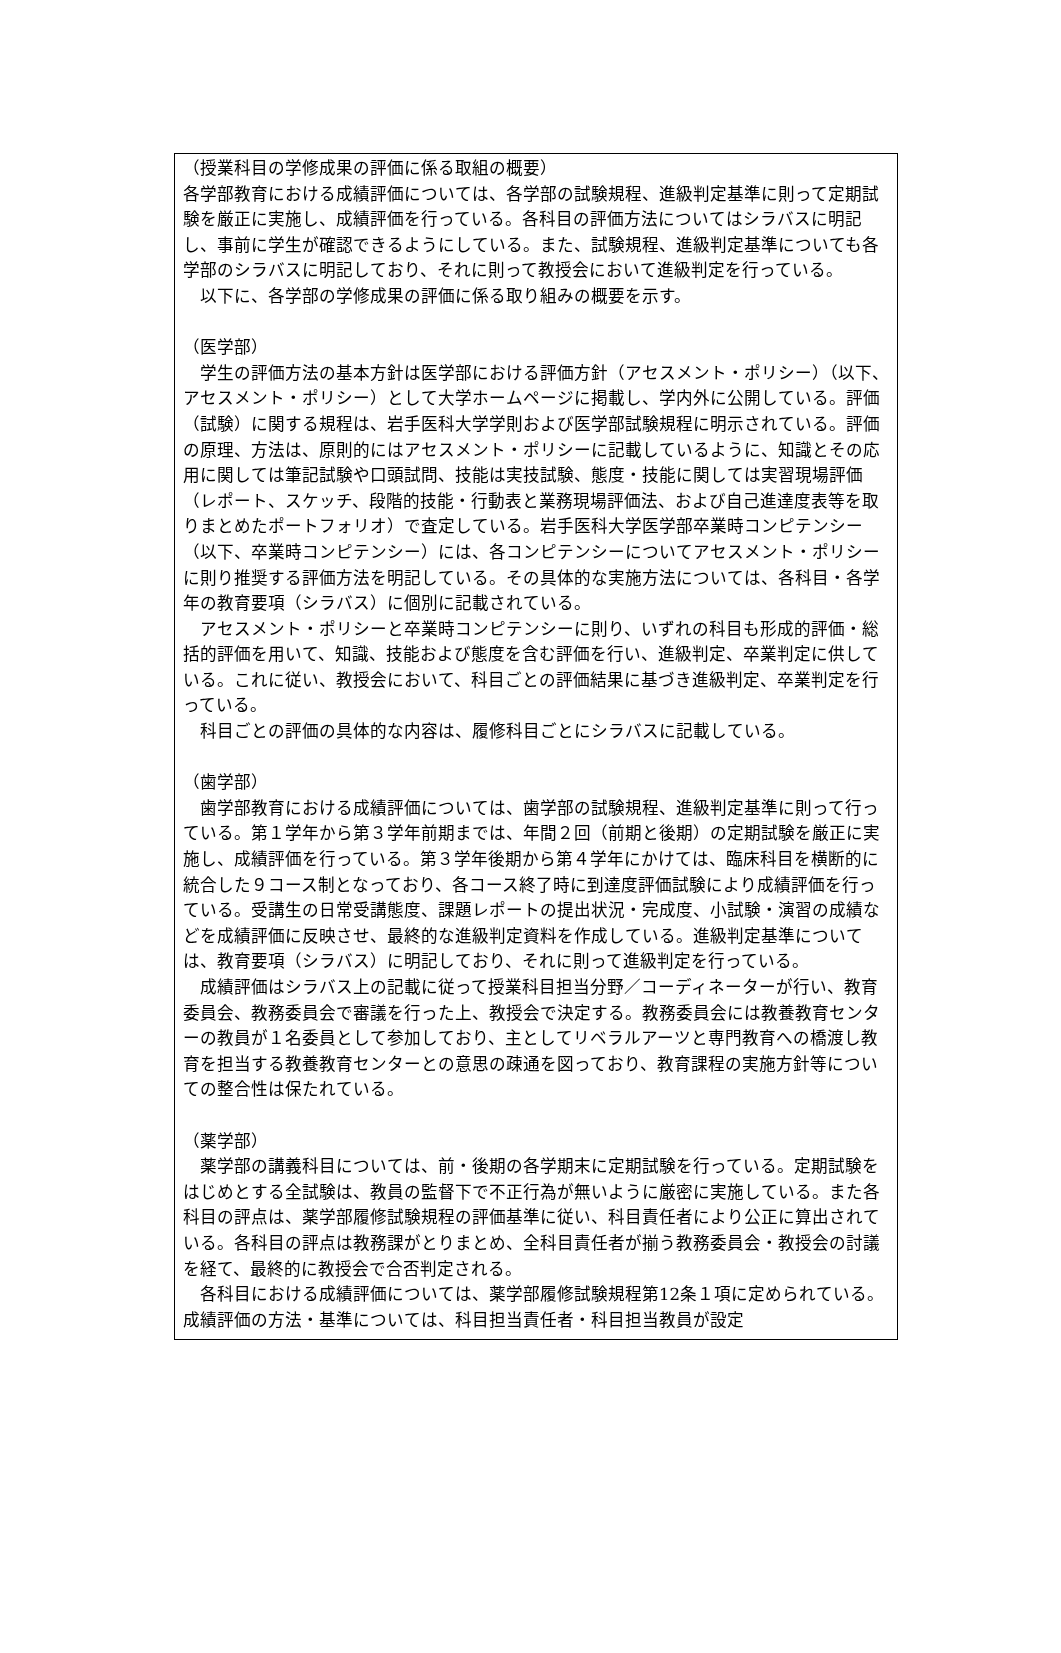（授業科目の学修成果の評価に係る取組の概要）
各学部教育における成績評価については、各学部の試験規程、進級判定基準に則って定期試験を厳正に実施し、成績評価を行っている。各科目の評価方法についてはシラバスに明記し、事前に学生が確認できるようにしている。また、試験規程、進級判定基準についても各学部のシラバスに明記しており、それに則って教授会において進級判定を行っている。
　以下に、各学部の学修成果の評価に係る取り組みの概要を示す。
（医学部）
　学生の評価方法の基本方針は医学部における評価方針（アセスメント・ポリシー）（以下、アセスメント・ポリシー）として大学ホームページに掲載し、学内外に公開している。評価（試験）に関する規程は、岩手医科大学学則および医学部試験規程に明示されている。評価の原理、方法は、原則的にはアセスメント・ポリシーに記載しているように、知識とその応用に関しては筆記試験や口頭試問、技能は実技試験、態度・技能に関しては実習現場評価（レポート、スケッチ、段階的技能・行動表と業務現場評価法、および自己進達度表等を取りまとめたポートフォリオ）で査定している。岩手医科大学医学部卒業時コンピテンシー（以下、卒業時コンピテンシー）には、各コンピテンシーについてアセスメント・ポリシーに則り推奨する評価方法を明記している。その具体的な実施方法については、各科目・各学年の教育要項（シラバス）に個別に記載されている。
　アセスメント・ポリシーと卒業時コンピテンシーに則り、いずれの科目も形成的評価・総括的評価を用いて、知識、技能および態度を含む評価を行い、進級判定、卒業判定に供している。これに従い、教授会において、科目ごとの評価結果に基づき進級判定、卒業判定を行っている。
　科目ごとの評価の具体的な内容は、履修科目ごとにシラバスに記載している。
（歯学部）
　歯学部教育における成績評価については、歯学部の試験規程、進級判定基準に則って行っている。第１学年から第３学年前期までは、年間２回（前期と後期）の定期試験を厳正に実施し、成績評価を行っている。第３学年後期から第４学年にかけては、臨床科目を横断的に統合した９コース制となっており、各コース終了時に到達度評価試験により成績評価を行っている。受講生の日常受講態度、課題レポートの提出状況・完成度、小試験・演習の成績などを成績評価に反映させ、最終的な進級判定資料を作成している。進級判定基準については、教育要項（シラバス）に明記しており、それに則って進級判定を行っている。
　成績評価はシラバス上の記載に従って授業科目担当分野／コーディネーターが行い、教育委員会、教務委員会で審議を行った上、教授会で決定する。教務委員会には教養教育センターの教員が１名委員として参加しており、主としてリベラルアーツと専門教育への橋渡し教育を担当する教養教育センターとの意思の疎通を図っており、教育課程の実施方針等についての整合性は保たれている。
（薬学部）
　薬学部の講義科目については、前・後期の各学期末に定期試験を行っている。定期試験をはじめとする全試験は、教員の監督下で不正行為が無いように厳密に実施している。また各科目の評点は、薬学部履修試験規程の評価基準に従い、科目責任者により公正に算出されている。各科目の評点は教務課がとりまとめ、全科目責任者が揃う教務委員会・教授会の討議を経て、最終的に教授会で合否判定される。
　各科目における成績評価については、薬学部履修試験規程第12条１項に定められている。成績評価の方法・基準については、科目担当責任者・科目担当教員が設定